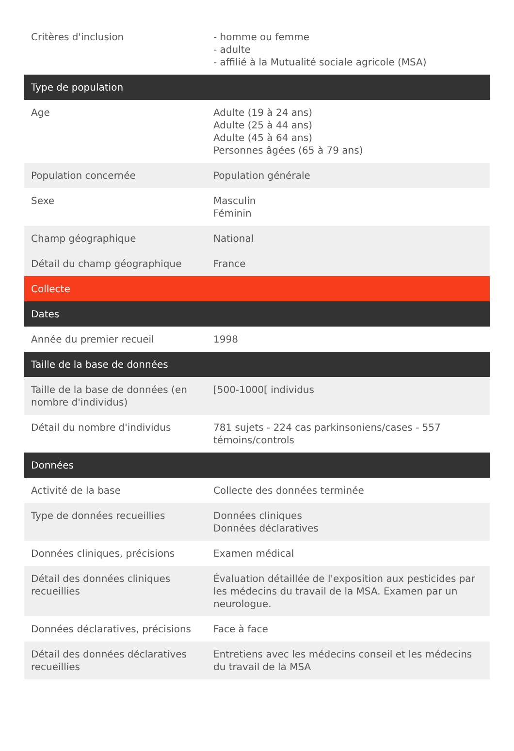| Critères d'inclusion | - homme ou femme - adulte - affilié à la Mutualité sociale agricole (MSA) |
| Type de population | |
| Age | Adulte (19 à 24 ans) Adulte (25 à 44 ans) Adulte (45 à 64 ans) Personnes âgées (65 à 79 ans) |
| Population concernée | Population générale |
| Sexe | Masculin Féminin |
| Champ géographique | National |
| Détail du champ géographique | France |
| Collecte | |
| Dates | |
| Année du premier recueil | 1998 |
| Taille de la base de données | |
| Taille de la base de données (en nombre d'individus) | [500-1000[ individus |
| Détail du nombre d'individus | 781 sujets - 224 cas parkinsoniens/cases - 557 témoins/controls |
| Données | |
| Activité de la base | Collecte des données terminée |
| Type de données recueillies | Données cliniques Données déclaratives |
| Données cliniques, précisions | Examen médical |
| Détail des données cliniques recueillies | Évaluation détaillée de l'exposition aux pesticides par les médecins du travail de la MSA. Examen par un neurologue. |
| Données déclaratives, précisions | Face à face |
| Détail des données déclaratives recueillies | Entretiens avec les médecins conseil et les médecins du travail de la MSA |